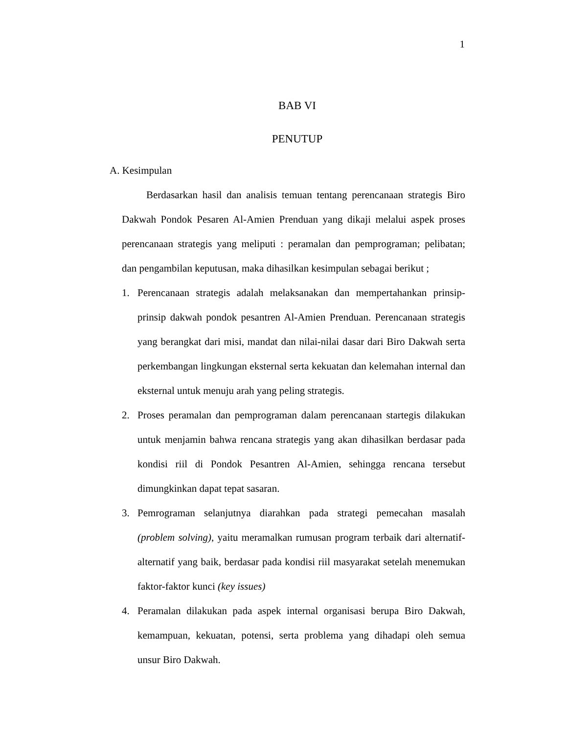1
BAB VI
PENUTUP
A. Kesimpulan
Berdasarkan hasil dan analisis temuan tentang perencanaan strategis Biro Dakwah Pondok Pesaren Al-Amien Prenduan yang dikaji melalui aspek proses perencanaan strategis yang meliputi : peramalan dan pemprograman; pelibatan; dan pengambilan keputusan, maka dihasilkan kesimpulan sebagai berikut ;
1. Perencanaan strategis adalah melaksanakan dan mempertahankan prinsip-prinsip dakwah pondok pesantren Al-Amien Prenduan. Perencanaan strategis yang berangkat dari misi, mandat dan nilai-nilai dasar dari Biro Dakwah serta perkembangan lingkungan eksternal serta kekuatan dan kelemahan internal dan eksternal untuk menuju arah yang peling strategis.
2. Proses peramalan dan pemprograman dalam perencanaan startegis dilakukan untuk menjamin bahwa rencana strategis yang akan dihasilkan berdasar pada kondisi riil di Pondok Pesantren Al-Amien, sehingga rencana tersebut dimungkinkan dapat tepat sasaran.
3. Pemrograman selanjutnya diarahkan pada strategi pemecahan masalah (problem solving), yaitu meramalkan rumusan program terbaik dari alternatif-alternatif yang baik, berdasar pada kondisi riil masyarakat setelah menemukan faktor-faktor kunci (key issues)
4. Peramalan dilakukan pada aspek internal organisasi berupa Biro Dakwah, kemampuan, kekuatan, potensi, serta problema yang dihadapi oleh semua unsur Biro Dakwah.